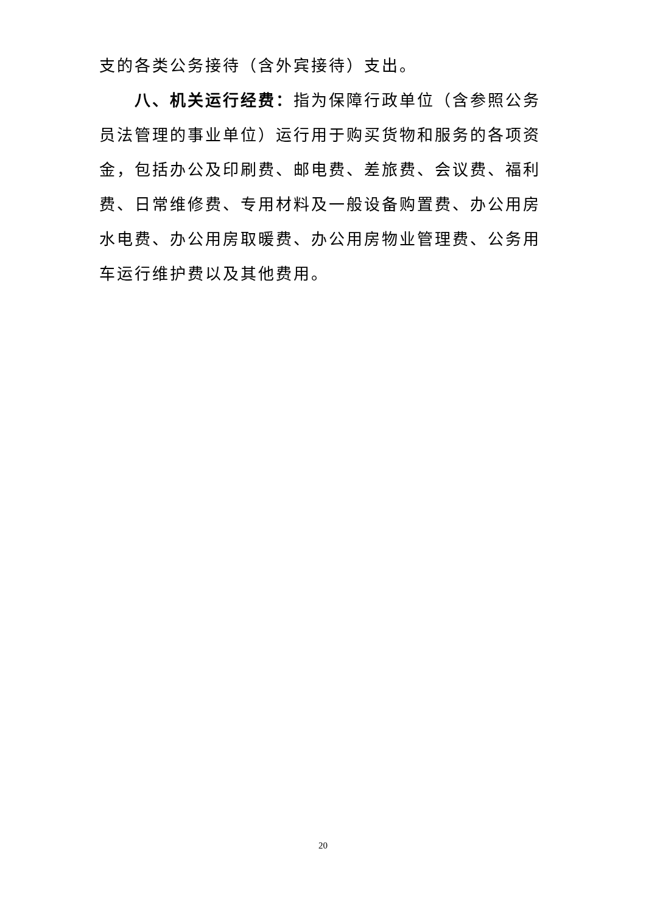支的各类公务接待（含外宾接待）支出。
八、机关运行经费：指为保障行政单位（含参照公务员法管理的事业单位）运行用于购买货物和服务的各项资金，包括办公及印刷费、邮电费、差旅费、会议费、福利费、日常维修费、专用材料及一般设备购置费、办公用房水电费、办公用房取暖费、办公用房物业管理费、公务用车运行维护费以及其他费用。
20